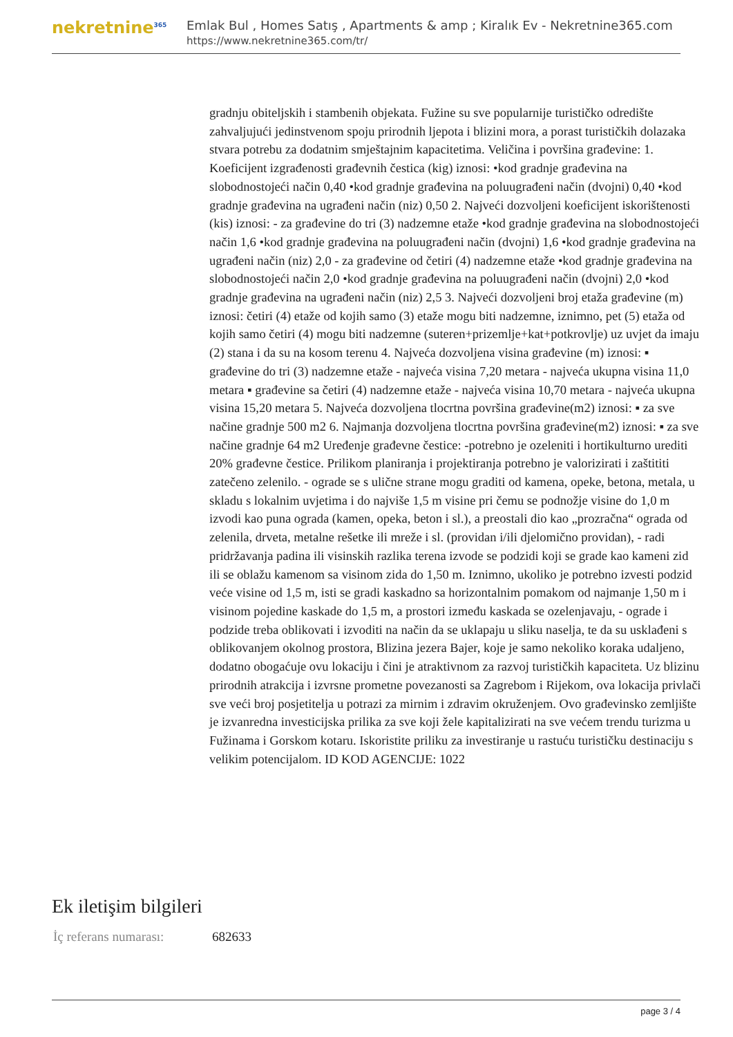nekretnine<sup>365</sup>
Emlak Bul , Homes Satış , Apartments & amp ; Kiralık Ev - Nekretnine365.com
https://www.nekretnine365.com/tr/
gradnju obiteljskih i stambenih objekata. Fužine su sve popularnije turističko odredište zahvaljujući jedinstvenom spoju prirodnih ljepota i blizini mora, a porast turističkih dolazaka stvara potrebu za dodatnim smještajnim kapacitetima. Veličina i površina građevine: 1. Koeficijent izgrađenosti građevnih čestica (kig) iznosi: •kod gradnje građevina na slobodnostojeći način 0,40 •kod gradnje građevina na poluugrađeni način (dvojni) 0,40 •kod gradnje građevina na ugrađeni način (niz) 0,50 2. Najveći dozvoljeni koeficijent iskorištenosti (kis) iznosi: - za građevine do tri (3) nadzemne etaže •kod gradnje građevina na slobodnostojeći način 1,6 •kod gradnje građevina na poluugrađeni način (dvojni) 1,6 •kod gradnje građevina na ugrađeni način (niz) 2,0 - za građevine od četiri (4) nadzemne etaže •kod gradnje građevina na slobodnostojeći način 2,0 •kod gradnje građevina na poluugrađeni način (dvojni) 2,0 •kod gradnje građevina na ugrađeni način (niz) 2,5 3. Najveći dozvoljeni broj etaža građevine (m) iznosi: četiri (4) etaže od kojih samo (3) etaže mogu biti nadzemne, iznimno, pet (5) etaža od kojih samo četiri (4) mogu biti nadzemne (suteren+prizemlje+kat+potkrovlje) uz uvjet da imaju (2) stana i da su na kosom terenu 4. Najveća dozvoljena visina građevine (m) iznosi: ▪ građevine do tri (3) nadzemne etaže - najveća visina 7,20 metara - najveća ukupna visina 11,0 metara ▪ građevine sa četiri (4) nadzemne etaže - najveća visina 10,70 metara - najveća ukupna visina 15,20 metara 5. Najveća dozvoljena tlocrtna površina građevine(m2) iznosi: ▪ za sve načine gradnje 500 m2 6. Najmanja dozvoljena tlocrtna površina građevine(m2) iznosi: ▪ za sve načine gradnje 64 m2 Uređenje građevne čestice: -potrebno je ozeleniti i hortikulturno urediti 20% građevne čestice. Prilikom planiranja i projektiranja potrebno je valorizirati i zaštititi zatečeno zelenilo. - ograde se s ulične strane mogu graditi od kamena, opeke, betona, metala, u skladu s lokalnim uvjetima i do najviše 1,5 m visine pri čemu se podnožje visine do 1,0 m izvodi kao puna ograda (kamen, opeka, beton i sl.), a preostali dio kao „prozračna“ ograda od zelenila, drveta, metalne rešetke ili mreže i sl. (providan i/ili djelomično providan), - radi pridržavanja padina ili visinskih razlika terena izvode se podzidi koji se grade kao kameni zid ili se oblažu kamenom sa visinom zida do 1,50 m. Iznimno, ukoliko je potrebno izvesti podzid veće visine od 1,5 m, isti se gradi kaskadno sa horizontalnim pomakom od najmanje 1,50 m i visinom pojedine kaskade do 1,5 m, a prostori između kaskada se ozelenjavaju, - ograde i podzide treba oblikovati i izvoditi na način da se uklapaju u sliku naselja, te da su usklađeni s oblikovanjem okolnog prostora, Blizina jezera Bajer, koje je samo nekoliko koraka udaljeno, dodatno obogaćuje ovu lokaciju i čini je atraktivnom za razvoj turističkih kapaciteta. Uz blizinu prirodnih atrakcija i izvrsne prometne povezanosti sa Zagrebom i Rijekom, ova lokacija privlači sve veći broj posjetitelja u potrazi za mirnim i zdravim okruženjem. Ovo građevinsko zemljište je izvanredna investicijska prilika za sve koji žele kapitalizirati na sve većem trendu turizma u Fužinama i Gorskom kotaru. Iskoristite priliku za investiranje u rastuću turističku destinaciju s velikim potencijalom. ID KOD AGENCIJE: 1022
Ek iletişim bilgileri
| İç referans numarası: | 682633 |
page 3 / 4